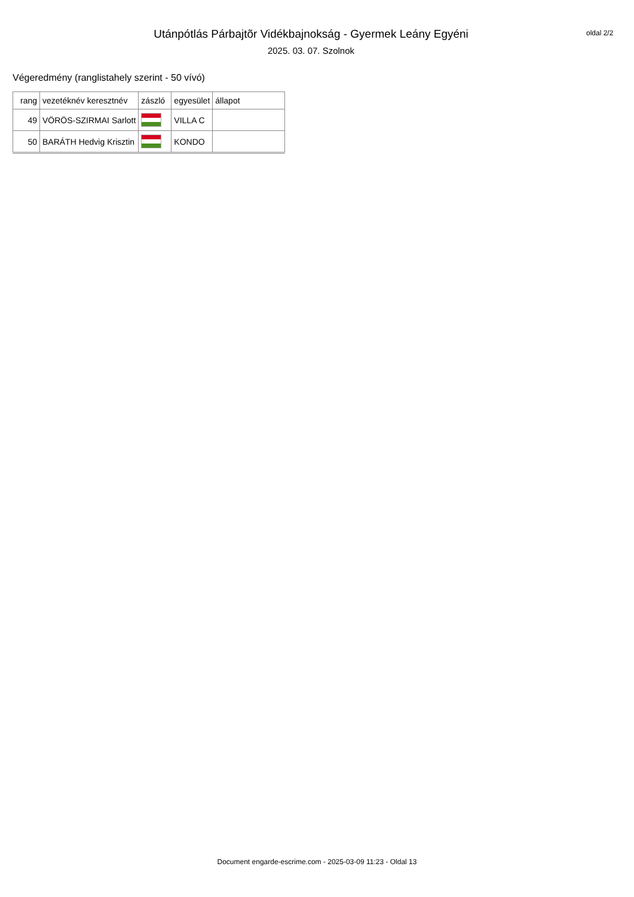Utánpótlás Párbajtõr Vidékbajnokság - Gyermek Leány Egyéni
2025. 03. 07. Szolnok
oldal 2/2
Végeredmény (ranglistahely szerint - 50 vívó)
| rang | vezetéknév keresztnév | zászló | egyesület | állapot |
| --- | --- | --- | --- | --- |
| 49 | VÖRÖS-SZIRMAI Sarlott | | VILLA C | |
| 50 | BARÁTH Hedvig Krisztin | | KONDO | |
Document engarde-escrime.com - 2025-03-09 11:23 - Oldal 13